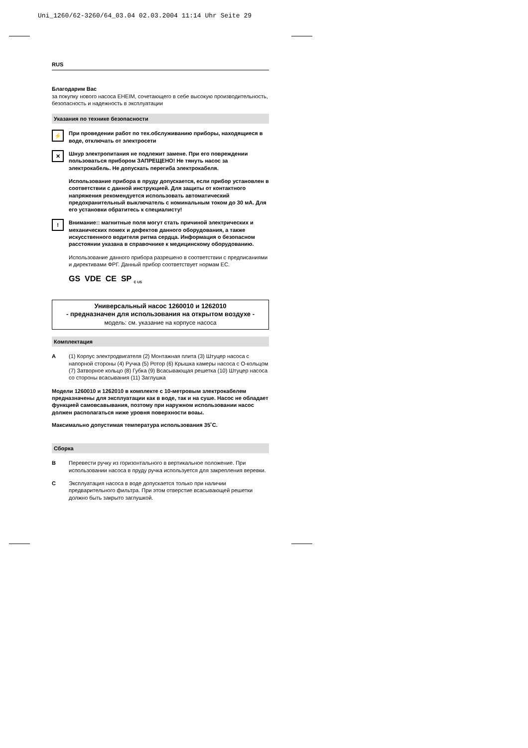Uni_1260/62-3260/64_03.04 02.03.2004 11:14 Uhr Seite 29
RUS
Благодарим Вас
за покупку нового насоса EHEIM, сочетающего в себе высокую производительность, безопасность и надежность в эксплуатации
Указания по технике безопасности
⚡
При проведении работ по тех.обслуживанию приборы, находящиеся в воде, отключать от электросети
✕
Шнур электропитания не подлежит замене. При его повреждении пользоваться прибором ЗАПРЕЩЕНО! Не тянуть насос за электрокабель. Не допускать перегиба электрокабеля.
Использование прибора в пруду допускается, если прибор установлен в соответствии с данной инструкцией. Для защиты от контактного напряжения рекомендуется использовать автоматический предохранительный выключатель с номинальным током до 30 мА. Для его установки обратитесь к специалисту!
!
Внимание:: магнитные поля могут стать причиной электрических и механических помех и дефектов данного оборудования, а также искусственного водителя ритма сердца. Информация о безопасном расстоянии указана в справочнике к медицинскому оборудованию.
Использование данного прибора разрешено в соответствии с предписаниями и директивами ФРГ. Данный прибор соответствует нормам ЕС.
GS VDE CE SP <sub>C US</sub>
Универсальный насос 1260010 и 1262010
- предназначен для использования на открытом воздухе -
модель: см. указание на корпусе насоса
Комплектация
A
(1) Корпус электродвигателя (2) Монтажная плита (3) Штуцер насоса с напорной стороны (4) Ручка (5) Ротор (6) Крышка камеры насоса с О-кольцом (7) Затворное кольцо (8) Губка (9) Всасывающая решетка (10) Штуцер насоса со стороны всасывания (11) Заглушка
Модели 1260010 и 1262010 в комплекте с 10-метровым злектрокабелем предназначены для эксплуатации как в воде, так и на суше. Насос не обладает функцией самовсавывания, позтому при наружном использовании насос должен располагаться ниже уровня поверхности воаы.
Максимально допустимая температура использования 35˚С.
Сборка
B
Перевести ручку из горизонтального в вертикальное положение. При использовании насоса в пруду ручка используется для закрепления веревки.
C
Эксплуатация насоса в воде допускается только при наличии предварительного фильтра. При этом отверстие всасывающей решетки должно быть закрыто заглушкой.